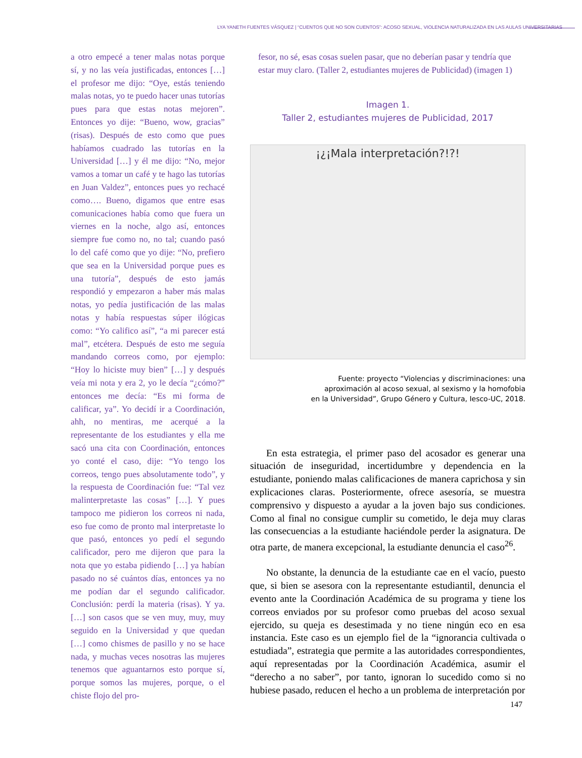LYA YANETH FUENTES VÁSQUEZ | “CUENTOS QUE NO SON CUENTOS”: ACOSO SEXUAL, VIOLENCIA NATURALIZADA EN LAS AULAS UNIVERSITARIAS
a otro empecé a tener malas notas porque sí, y no las veía justificadas, entonces […] el profesor me dijo: “Oye, estás teniendo malas notas, yo te puedo hacer unas tutorías pues para que estas notas mejoren”. Entonces yo dije: “Bueno, wow, gracias” (risas). Después de esto como que pues habíamos cuadrado las tutorías en la Universidad […] y él me dijo: “No, mejor vamos a tomar un café y te hago las tutorías en Juan Valdez”, entonces pues yo rechacé como…. Bueno, digamos que entre esas comunicaciones había como que fuera un viernes en la noche, algo así, entonces siempre fue como no, no tal; cuando pasó lo del café como que yo dije: “No, prefiero que sea en la Universidad porque pues es una tutoría”, después de esto jamás respondió y empezaron a haber más malas notas, yo pedía justificación de las malas notas y había respuestas súper ilógicas como: “Yo califico así”, “a mi parecer está mal”, etcétera. Después de esto me seguía mandando correos como, por ejemplo: “Hoy lo hiciste muy bien” […] y después veía mi nota y era 2, yo le decía “¿cómo?” entonces me decía: “Es mi forma de calificar, ya”. Yo decidí ir a Coordinación, ahh, no mentiras, me acerqué a la representante de los estudiantes y ella me sacó una cita con Coordinación, entonces yo conté el caso, dije: “Yo tengo los correos, tengo pues absolutamente todo”, y la respuesta de Coordinación fue: “Tal vez malinterpretaste las cosas” […]. Y pues tampoco me pidieron los correos ni nada, eso fue como de pronto mal interpretaste lo que pasó, entonces yo pedí el segundo calificador, pero me dijeron que para la nota que yo estaba pidiendo […] ya habían pasado no sé cuántos días, entonces ya no me podían dar el segundo calificador. Conclusión: perdí la materia (risas). Y ya. […] son casos que se ven muy, muy, muy seguido en la Universidad y que quedan […] como chismes de pasillo y no se hace nada, y muchas veces nosotras las mujeres tenemos que aguantarnos esto porque sí, porque somos las mujeres, porque, o el chiste flojo del pro-
fesor, no sé, esas cosas suelen pasar, que no deberían pasar y tendría que estar muy claro. (Taller 2, estudiantes mujeres de Publicidad) (imagen 1)
Imagen 1.
Taller 2, estudiantes mujeres de Publicidad, 2017
¡¿¡Mala interpretación?!?!
Fuente: proyecto “Violencias y discriminaciones: una
aproximación al acoso sexual, al sexismo y la homofobia
en la Universidad”, Grupo Género y Cultura, Iesco-UC, 2018.
En esta estrategia, el primer paso del acosador es generar una situación de inseguridad, incertidumbre y dependencia en la estudiante, poniendo malas calificaciones de manera caprichosa y sin explicaciones claras. Posteriormente, ofrece asesoría, se muestra comprensivo y dispuesto a ayudar a la joven bajo sus condiciones. Como al final no consigue cumplir su cometido, le deja muy claras las consecuencias a la estudiante haciéndole perder la asignatura. De otra parte, de manera excepcional, la estudiante denuncia el caso<sup>26</sup>.
No obstante, la denuncia de la estudiante cae en el vacío, puesto que, si bien se asesora con la representante estudiantil, denuncia el evento ante la Coordinación Académica de su programa y tiene los correos enviados por su profesor como pruebas del acoso sexual ejercido, su queja es desestimada y no tiene ningún eco en esa instancia. Este caso es un ejemplo fiel de la “ignorancia cultivada o estudiada”, estrategia que permite a las autoridades correspondientes, aquí representadas por la Coordinación Académica, asumir el “derecho a no saber”, por tanto, ignoran lo sucedido como si no hubiese pasado, reducen el hecho a un problema de interpretación por
147